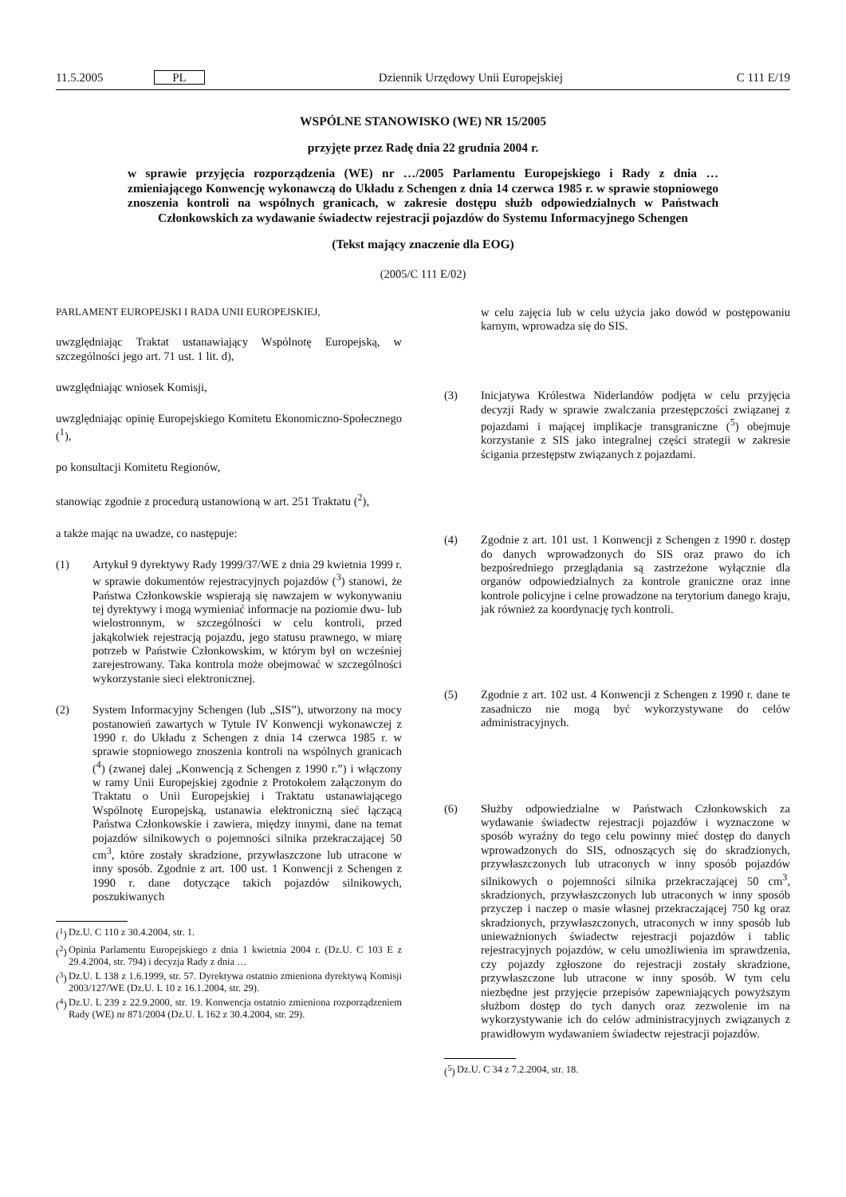11.5.2005 PL Dziennik Urzędowy Unii Europejskiej C 111 E/19
WSPÓLNE STANOWISKO (WE) NR 15/2005
przyjęte przez Radę dnia 22 grudnia 2004 r.
w sprawie przyjęcia rozporządzenia (WE) nr …/2005 Parlamentu Europejskiego i Rady z dnia … zmieniającego Konwencję wykonawczą do Układu z Schengen z dnia 14 czerwca 1985 r. w sprawie stopniowego znoszenia kontroli na wspólnych granicach, w zakresie dostępu służb odpowiedzialnych w Państwach Członkowskich za wydawanie świadectw rejestracji pojazdów do Systemu Informacyjnego Schengen
(Tekst mający znaczenie dla EOG)
(2005/C 111 E/02)
PARLAMENT EUROPEJSKI I RADA UNII EUROPEJSKIEJ,
uwzględniając Traktat ustanawiający Wspólnotę Europejską, w szczególności jego art. 71 ust. 1 lit. d),
uwzględniając wniosek Komisji,
uwzględniając opinię Europejskiego Komitetu Ekonomiczno-Społecznego (<sup>1</sup>),
po konsultacji Komitetu Regionów,
stanowiąc zgodnie z procedurą ustanowioną w art. 251 Traktatu (<sup>2</sup>),
a także mając na uwadze, co następuje:
(1) Artykuł 9 dyrektywy Rady 1999/37/WE z dnia 29 kwietnia 1999 r. w sprawie dokumentów rejestracyjnych pojazdów (<sup>3</sup>) stanowi, że Państwa Członkowskie wspierają się nawzajem w wykonywaniu tej dyrektywy i mogą wymieniać informacje na poziomie dwu- lub wielostronnym, w szczególności w celu kontroli, przed jakąkolwiek rejestracją pojazdu, jego statusu prawnego, w miarę potrzeb w Państwie Członkowskim, w którym był on wcześniej zarejestrowany. Taka kontrola może obejmować w szczególności wykorzystanie sieci elektronicznej.
(2) System Informacyjny Schengen (lub „SIS”), utworzony na mocy postanowień zawartych w Tytule IV Konwencji wykonawczej z 1990 r. do Układu z Schengen z dnia 14 czerwca 1985 r. w sprawie stopniowego znoszenia kontroli na wspólnych granicach (<sup>4</sup>) (zwanej dalej „Konwencją z Schengen z 1990 r.”) i włączony w ramy Unii Europejskiej zgodnie z Protokołem załączonym do Traktatu o Unii Europejskiej i Traktatu ustanawiającego Wspólnotę Europejską, ustanawia elektroniczną sieć łączącą Państwa Członkowskie i zawiera, między innymi, dane na temat pojazdów silnikowych o pojemności silnika przekraczającej 50 cm<sup>3</sup>, które zostały skradzione, przywłaszczone lub utracone w inny sposób. Zgodnie z art. 100 ust. 1 Konwencji z Schengen z 1990 r. dane dotyczące takich pojazdów silnikowych, poszukiwanych
(<sup>1</sup>) Dz.U. C 110 z 30.4.2004, str. 1.
(<sup>2</sup>) Opinia Parlamentu Europejskiego z dnia 1 kwietnia 2004 r. (Dz.U. C 103 E z 29.4.2004, str. 794) i decyzja Rady z dnia …
(<sup>3</sup>) Dz.U. L 138 z 1.6.1999, str. 57. Dyrektywa ostatnio zmieniona dyrektywą Komisji 2003/127/WE (Dz.U. L 10 z 16.1.2004, str. 29).
(<sup>4</sup>) Dz.U. L 239 z 22.9.2000, str. 19. Konwencja ostatnio zmieniona rozporządzeniem Rady (WE) nr 871/2004 (Dz.U. L 162 z 30.4.2004, str. 29).
w celu zajęcia lub w celu użycia jako dowód w postępowaniu karnym, wprowadza się do SIS.
(3) Inicjatywa Królestwa Niderlandów podjęta w celu przyjęcia decyzji Rady w sprawie zwalczania przestępczości związanej z pojazdami i mającej implikacje transgraniczne (<sup>5</sup>) obejmuje korzystanie z SIS jako integralnej części strategii w zakresie ścigania przestępstw związanych z pojazdami.
(4) Zgodnie z art. 101 ust. 1 Konwencji z Schengen z 1990 r. dostęp do danych wprowadzonych do SIS oraz prawo do ich bezpośredniego przeglądania są zastrzeżone wyłącznie dla organów odpowiedzialnych za kontrole graniczne oraz inne kontrole policyjne i celne prowadzone na terytorium danego kraju, jak również za koordynację tych kontroli.
(5) Zgodnie z art. 102 ust. 4 Konwencji z Schengen z 1990 r. dane te zasadniczo nie mogą być wykorzystywane do celów administracyjnych.
(6) Służby odpowiedzialne w Państwach Członkowskich za wydawanie świadectw rejestracji pojazdów i wyznaczone w sposób wyraźny do tego celu powinny mieć dostęp do danych wprowadzonych do SIS, odnoszących się do skradzionych, przywłaszczonych lub utraconych w inny sposób pojazdów silnikowych o pojemności silnika przekraczającej 50 cm<sup>3</sup>, skradzionych, przywłaszczonych lub utraconych w inny sposób przyczep i naczep o masie własnej przekraczającej 750 kg oraz skradzionych, przywłaszczonych, utraconych w inny sposób lub unieważnionych świadectw rejestracji pojazdów i tablic rejestracyjnych pojazdów, w celu umożliwienia im sprawdzenia, czy pojazdy zgłoszone do rejestracji zostały skradzione, przywłaszczone lub utracone w inny sposób. W tym celu niezbędne jest przyjęcie przepisów zapewniających powyższym służbom dostęp do tych danych oraz zezwolenie im na wykorzystywanie ich do celów administracyjnych związanych z prawidłowym wydawaniem świadectw rejestracji pojazdów.
(<sup>5</sup>) Dz.U. C 34 z 7.2.2004, str. 18.